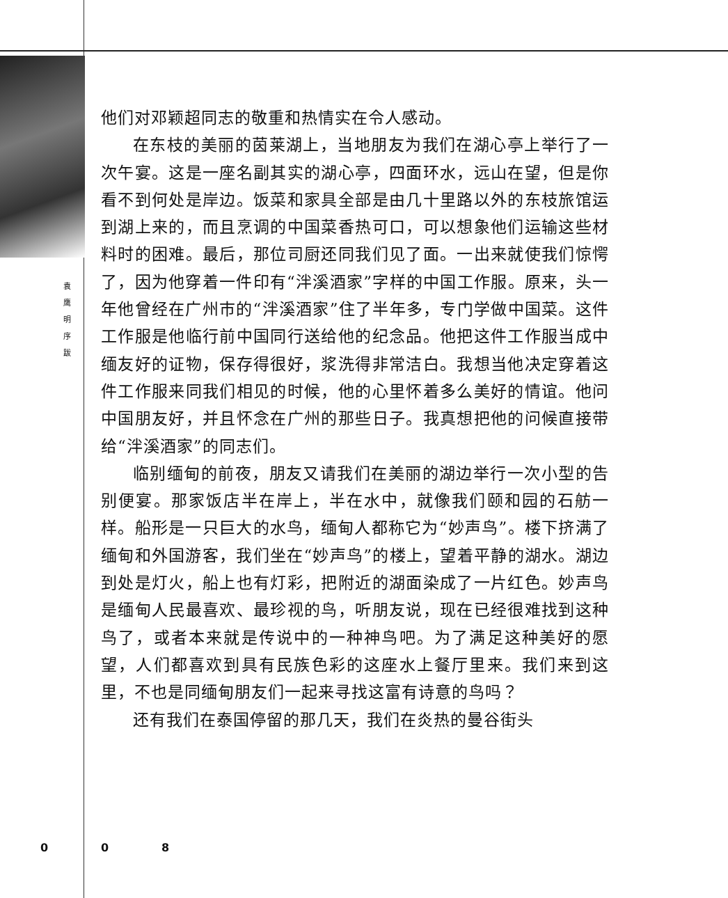袁
鹰
明
序
跋
他们对邓颖超同志的敬重和热情实在令人感动。
在东枝的美丽的茵莱湖上，当地朋友为我们在湖心亭上举行了一次午宴。这是一座名副其实的湖心亭，四面环水，远山在望，但是你看不到何处是岸边。饭菜和家具全部是由几十里路以外的东枝旅馆运到湖上来的，而且烹调的中国菜香热可口，可以想象他们运输这些材料时的困难。最后，那位司厨还同我们见了面。一出来就使我们惊愕了，因为他穿着一件印有“泮溪酒家”字样的中国工作服。原来，头一年他曾经在广州市的“泮溪酒家”住了半年多，专门学做中国菜。这件工作服是他临行前中国同行送给他的纪念品。他把这件工作服当成中缅友好的证物，保存得很好，浆洗得非常洁白。我想当他决定穿着这件工作服来同我们相见的时候，他的心里怀着多么美好的情谊。他问中国朋友好，并且怀念在广州的那些日子。我真想把他的问候直接带给“泮溪酒家”的同志们。
临别缅甸的前夜，朋友又请我们在美丽的湖边举行一次小型的告别便宴。那家饭店半在岸上，半在水中，就像我们颐和园的石舫一样。船形是一只巨大的水鸟，缅甸人都称它为“妙声鸟”。楼下挤满了缅甸和外国游客，我们坐在“妙声鸟”的楼上，望着平静的湖水。湖边到处是灯火，船上也有灯彩，把附近的湖面染成了一片红色。妙声鸟是缅甸人民最喜欢、最珍视的鸟，听朋友说，现在已经很难找到这种鸟了，或者本来就是传说中的一种神鸟吧。为了满足这种美好的愿望，人们都喜欢到具有民族色彩的这座水上餐厅里来。我们来到这里，不也是同缅甸朋友们一起来寻找这富有诗意的鸟吗？
还有我们在泰国停留的那几天，我们在炎热的曼谷街头
0 0 8